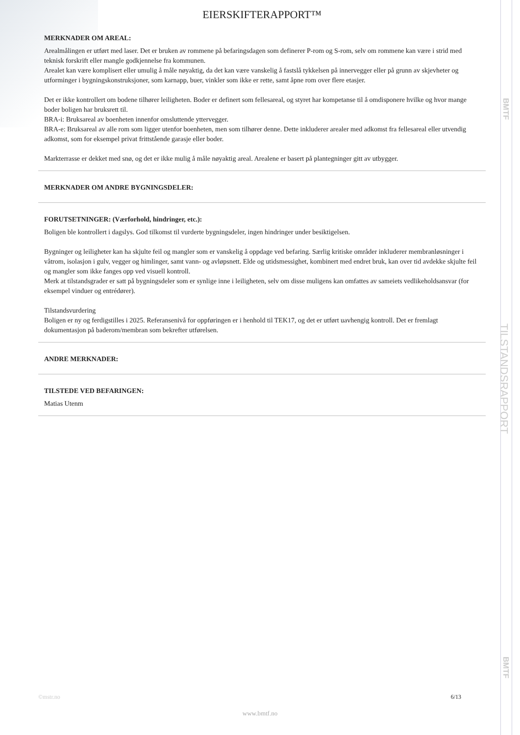BMTF
TILSTANDSRAPPORT
BMTF
EIERSKIFTERAPPORT™
MERKNADER OM AREAL:
Arealmålingen er utført med laser. Det er bruken av rommene på befaringsdagen som definerer P-rom og S-rom, selv om rommene kan være i strid med teknisk forskrift eller mangle godkjennelse fra kommunen.
Arealet kan være komplisert eller umulig å måle nøyaktig, da det kan være vanskelig å fastslå tykkelsen på innervegger eller på grunn av skjevheter og utforminger i bygningskonstruksjoner, som karnapp, buer, vinkler som ikke er rette, samt åpne rom over flere etasjer.
Det er ikke kontrollert om bodene tilhører leiligheten. Boder er definert som fellesareal, og styret har kompetanse til å omdisponere hvilke og hvor mange boder boligen har bruksrett til.
BRA-i: Bruksareal av boenheten innenfor omsluttende yttervegger.
BRA-e: Bruksareal av alle rom som ligger utenfor boenheten, men som tilhører denne. Dette inkluderer arealer med adkomst fra fellesareal eller utvendig adkomst, som for eksempel privat frittstående garasje eller boder.
Markterrasse er dekket med snø, og det er ikke mulig å måle nøyaktig areal. Arealene er basert på plantegninger gitt av utbygger.
MERKNADER OM ANDRE BYGNINGSDELER:
FORUTSETNINGER: (Værforhold, hindringer, etc.):
Boligen ble kontrollert i dagslys. God tilkomst til vurderte bygningsdeler, ingen hindringer under besiktigelsen.
Bygninger og leiligheter kan ha skjulte feil og mangler som er vanskelig å oppdage ved befaring. Særlig kritiske områder inkluderer membranløsninger i våtrom, isolasjon i gulv, vegger og himlinger, samt vann- og avløpsnett. Elde og utidsmessighet, kombinert med endret bruk, kan over tid avdekke skjulte feil og mangler som ikke fanges opp ved visuell kontroll.
Merk at tilstandsgrader er satt på bygningsdeler som er synlige inne i leiligheten, selv om disse muligens kan omfattes av sameiets vedlikeholdsansvar (for eksempel vinduer og entrédører).
Tilstandsvurdering
Boligen er ny og ferdigstilles i 2025. Referansenivå for oppføringen er i henhold til TEK17, og det er utført uavhengig kontroll. Det er fremlagt dokumentasjon på baderom/membran som bekrefter utførelsen.
ANDRE MERKNADER:
TILSTEDE VED BEFARINGEN:
Matias Utenm
©mstr.no 6/13
www.bmtf.no